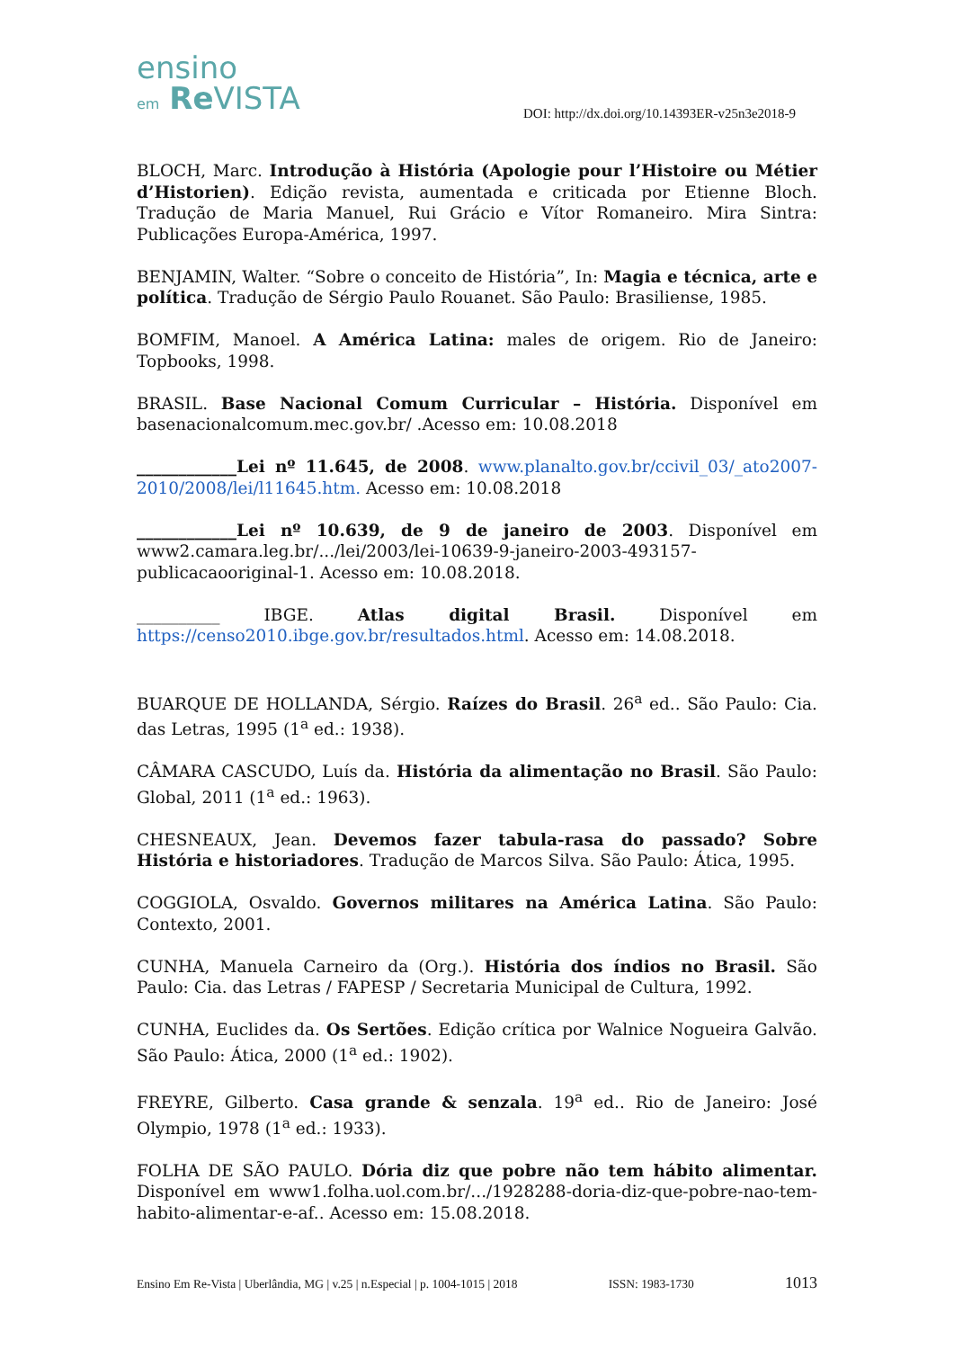ensino
em Re VISTA
DOI: http://dx.doi.org/10.14393ER-v25n3e2018-9
BLOCH, Marc. Introdução à História (Apologie pour l’Histoire ou Métier d’Historien). Edição revista, aumentada e criticada por Etienne Bloch. Tradução de Maria Manuel, Rui Grácio e Vítor Romaneiro. Mira Sintra: Publicações Europa-América, 1997.
BENJAMIN, Walter. “Sobre o conceito de História”, In: Magia e técnica, arte e política. Tradução de Sérgio Paulo Rouanet. São Paulo: Brasiliense, 1985.
BOMFIM, Manoel. A América Latina: males de origem. Rio de Janeiro: Topbooks, 1998.
BRASIL. Base Nacional Comum Curricular – História. Disponível em basenacionalcomum.mec.gov.br/ .Acesso em: 10.08.2018
____________Lei nº 11.645, de 2008. www.planalto.gov.br/ccivil_03/_ato2007-2010/2008/lei/l11645.htm. Acesso em: 10.08.2018
____________Lei nº 10.639, de 9 de janeiro de 2003. Disponível em www2.camara.leg.br/.../lei/2003/lei-10639-9-janeiro-2003-493157-publicacaooriginal-1. Acesso em: 10.08.2018.
__________ IBGE. Atlas digital Brasil. Disponível em https://censo2010.ibge.gov.br/resultados.html. Acesso em: 14.08.2018.
BUARQUE DE HOLLANDA, Sérgio. Raízes do Brasil. 26<sup>a</sup> ed.. São Paulo: Cia. das Letras, 1995 (1<sup>a</sup> ed.: 1938).
CÂMARA CASCUDO, Luís da. História da alimentação no Brasil. São Paulo: Global, 2011 (1<sup>a</sup> ed.: 1963).
CHESNEAUX, Jean. Devemos fazer tabula-rasa do passado? Sobre História e historiadores. Tradução de Marcos Silva. São Paulo: Ática, 1995.
COGGIOLA, Osvaldo. Governos militares na América Latina. São Paulo: Contexto, 2001.
CUNHA, Manuela Carneiro da (Org.). História dos índios no Brasil. São Paulo: Cia. das Letras / FAPESP / Secretaria Municipal de Cultura, 1992.
CUNHA, Euclides da. Os Sertões. Edição crítica por Walnice Nogueira Galvão. São Paulo: Ática, 2000 (1<sup>a</sup> ed.: 1902).
FREYRE, Gilberto. Casa grande & senzala. 19<sup>a</sup> ed.. Rio de Janeiro: José Olympio, 1978 (1<sup>a</sup> ed.: 1933).
FOLHA DE SÃO PAULO. Dória diz que pobre não tem hábito alimentar. Disponível em www1.folha.uol.com.br/.../1928288-doria-diz-que-pobre-nao-tem-habito-alimentar-e-af.. Acesso em: 15.08.2018.
Ensino Em Re-Vista | Uberlândia, MG | v.25 | n.Especial | p. 1004-1015 | 2018 ISSN: 1983-1730 1013